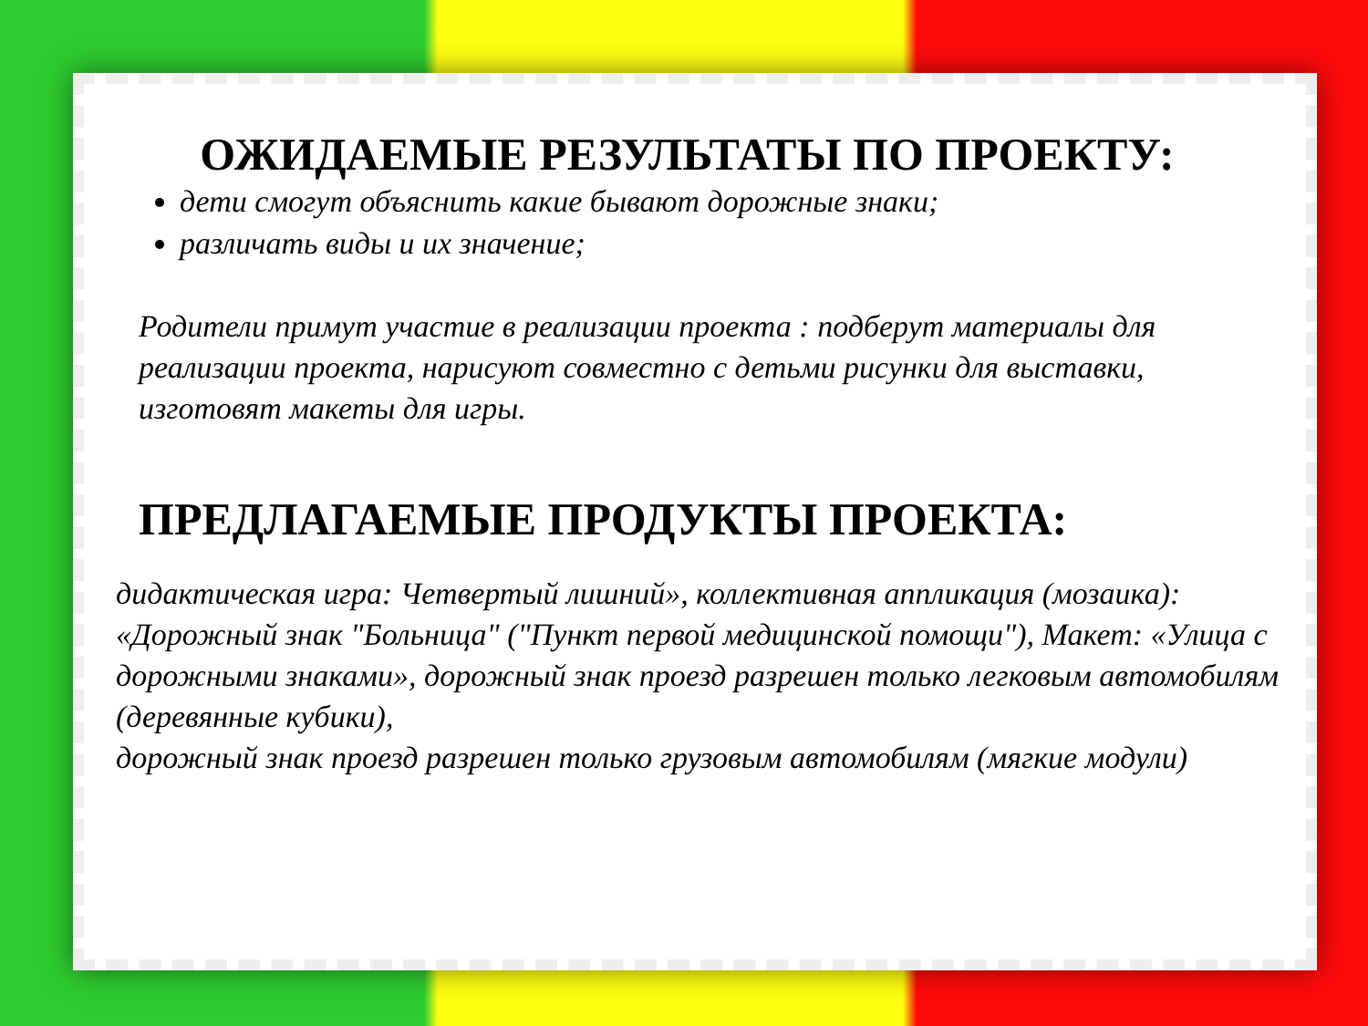ОЖИДАЕМЫЕ РЕЗУЛЬТАТЫ ПО ПРОЕКТУ:
дети смогут объяснить какие бывают дорожные знаки;
различать виды и их значение;
Родители примут участие в реализации проекта : подберут материалы для реализации проекта, нарисуют совместно с детьми рисунки для выставки, изготовят макеты для игры.
ПРЕДЛАГАЕМЫЕ ПРОДУКТЫ ПРОЕКТА:
дидактическая игра: Четвертый лишний», коллективная аппликация (мозаика): «Дорожный знак "Больница" ("Пункт первой медицинской помощи"), Макет: «Улица с дорожными знаками», дорожный знак проезд разрешен только легковым автомобилям (деревянные кубики),
дорожный знак проезд разрешен только грузовым автомобилям (мягкие модули)